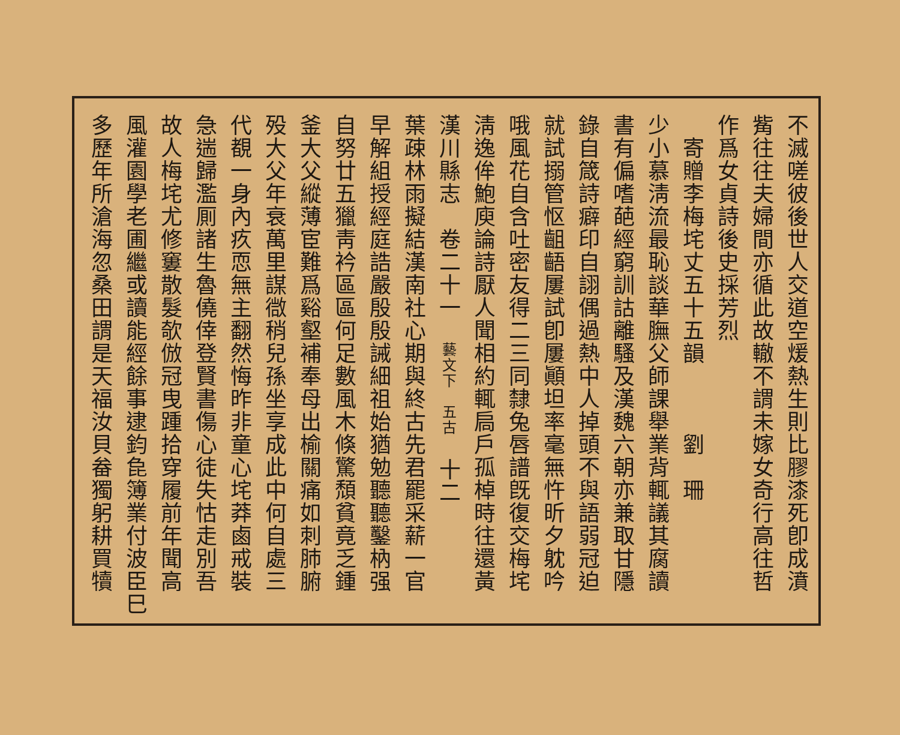不滅嗟彼後世人交道空煖熱生則比膠漆死卽成濆
觜往往夫婦間亦循此故轍不謂未嫁女奇行高往哲
作爲女貞詩後史採芳烈
　寄贈李梅垞丈五十五韻　　　劉　珊
少小慕淸流最恥談華膴父師課舉業背輒議其腐讀
書有偏嗜葩經窮訓詁離騷及漢魏六朝亦兼取甘隱
錄自箴詩癖印自詡偶過熱中人掉頭不與語弱冠迫
就試搦管怄齟齬屢試卽屢顚坦率毫無忤昕夕躭吟
哦風花自含吐密友得二三同隸兔唇譜旣復交梅垞
淸逸侔鮑庾論詩厭人聞相約輒扃戶孤棹時往還黃
漢川縣志　卷二十一　藝文下　五古　十二
葉疎林雨擬結漢南社心期與終古先君罷采薪一官
早解組授經庭誥嚴殷殷誡細祖始猶勉聽聽鑿枘强
自努廿五獵靑衿區區何足數風木倏驚頹貧竟乏鍾
釜大父縱薄宦難爲谿壑補奉母出榆關痛如刺肺腑
殁大父年衰萬里謀㣲稍兒孫坐享成此中何自處三
代覩一身內疚恧無主翻然悔昨非童心垞莽鹵戒裝
急遄歸濫厠諸生魯僥倖登賢書傷心徒失怙走別吾
故人梅垞尤修窶散髮欹倣冠曳踵拾穿履前年聞高
風灌園學老圃繼或讀能經餘事逮鈞㲋簿業付波臣巳
多歷年所滄海忽桑田謂是天福汝貝畚獨躬耕買犢